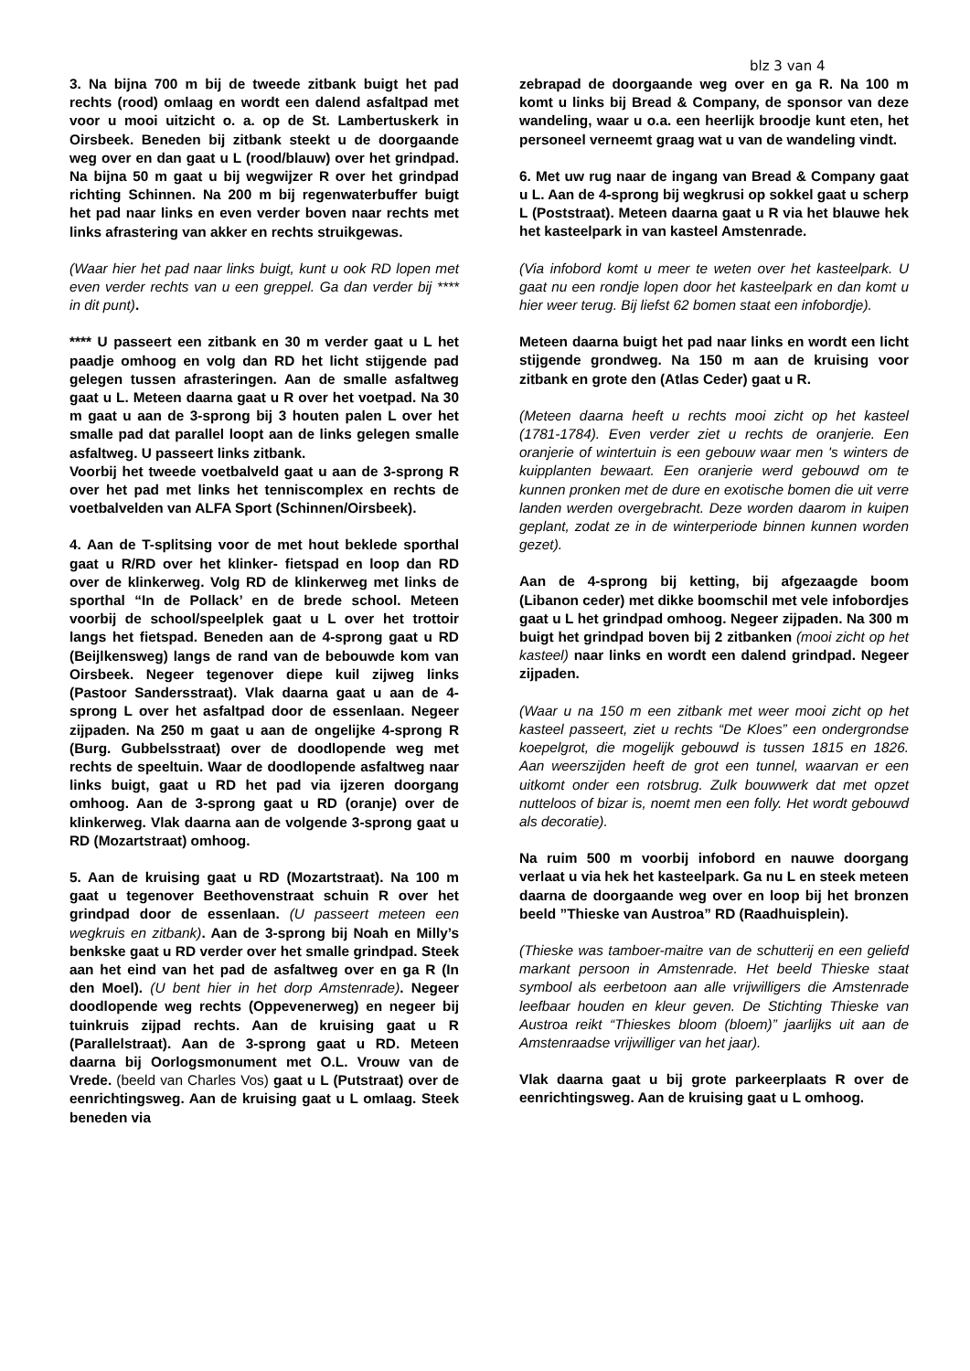blz 3 van 4
3. Na bijna 700 m bij de tweede zitbank buigt het pad rechts (rood) omlaag en wordt een dalend asfaltpad met voor u mooi uitzicht o. a. op de St. Lambertuskerk in Oirsbeek. Beneden bij zitbank steekt u de doorgaande weg over en dan gaat u L (rood/blauw) over het grindpad. Na bijna 50 m gaat u bij wegwijzer R over het grindpad richting Schinnen. Na 200 m bij regenwaterbuffer buigt het pad naar links en even verder boven naar rechts met links afrastering van akker en rechts struikgewas.
(Waar hier het pad naar links buigt, kunt u ook RD lopen met even verder rechts van u een greppel. Ga dan verder bij **** in dit punt).
**** U passeert een zitbank en 30 m verder gaat u L het paadje omhoog en volg dan RD het licht stijgende pad gelegen tussen afrasteringen. Aan de smalle asfaltweg gaat u L. Meteen daarna gaat u R over het voetpad. Na 30 m gaat u aan de 3-sprong bij 3 houten palen L over het smalle pad dat parallel loopt aan de links gelegen smalle asfaltweg. U passeert links zitbank.
Voorbij het tweede voetbalveld gaat u aan de 3-sprong R over het pad met links het tenniscomplex en rechts de voetbalvelden van ALFA Sport (Schinnen/Oirsbeek).
4. Aan de T-splitsing voor de met hout beklede sporthal gaat u R/RD over het klinker- fietspad en loop dan RD over de klinkerweg. Volg RD de klinkerweg met links de sporthal “In de Pollack’ en de brede school. Meteen voorbij de school/speelplek gaat u L over het trottoir langs het fietspad. Beneden aan de 4-sprong gaat u RD (Beijlkensweg) langs de rand van de bebouwde kom van Oirsbeek. Negeer tegenover diepe kuil zijweg links (Pastoor Sandersstraat). Vlak daarna gaat u aan de 4-sprong L over het asfaltpad door de essenlaan. Negeer zijpaden. Na 250 m gaat u aan de ongelijke 4-sprong R (Burg. Gubbelsstraat) over de doodlopende weg met rechts de speeltuin. Waar de doodlopende asfaltweg naar links buigt, gaat u RD het pad via ijzeren doorgang omhoog. Aan de 3-sprong gaat u RD (oranje) over de klinkerweg. Vlak daarna aan de volgende 3-sprong gaat u RD (Mozartstraat) omhoog.
5. Aan de kruising gaat u RD (Mozartstraat). Na 100 m gaat u tegenover Beethovenstraat schuin R over het grindpad door de essenlaan. (U passeert meteen een wegkruis en zitbank). Aan de 3-sprong bij Noah en Milly’s benkske gaat u RD verder over het smalle grindpad. Steek aan het eind van het pad de asfaltweg over en ga R (In den Moel). (U bent hier in het dorp Amstenrade). Negeer doodlopende weg rechts (Oppevenerweg) en negeer bij tuinkruis zijpad rechts. Aan de kruising gaat u R (Parallelstraat). Aan de 3-sprong gaat u RD. Meteen daarna bij Oorlogsmonument met O.L. Vrouw van de Vrede. (beeld van Charles Vos) gaat u L (Putstraat) over de eenrichtingsweg. Aan de kruising gaat u L omlaag. Steek beneden via
zebrapad de doorgaande weg over en ga R. Na 100 m komt u links bij Bread & Company, de sponsor van deze wandeling, waar u o.a. een heerlijk broodje kunt eten, het personeel verneemt graag wat u van de wandeling vindt.
6. Met uw rug naar de ingang van Bread & Company gaat u L. Aan de 4-sprong bij wegkrusi op sokkel gaat u scherp L (Poststraat). Meteen daarna gaat u R via het blauwe hek het kasteelpark in van kasteel Amstenrade.
(Via infobord komt u meer te weten over het kasteelpark. U gaat nu een rondje lopen door het kasteelpark en dan komt u hier weer terug. Bij liefst 62 bomen staat een infobordje).
Meteen daarna buigt het pad naar links en wordt een licht stijgende grondweg. Na 150 m aan de kruising voor zitbank en grote den (Atlas Ceder) gaat u R.
(Meteen daarna heeft u rechts mooi zicht op het kasteel (1781-1784). Even verder ziet u rechts de oranjerie. Een oranjerie of wintertuin is een gebouw waar men 's winters de kuipplanten bewaart. Een oranjerie werd gebouwd om te kunnen pronken met de dure en exotische bomen die uit verre landen werden overgebracht. Deze worden daarom in kuipen geplant, zodat ze in de winterperiode binnen kunnen worden gezet).
Aan de 4-sprong bij ketting, bij afgezaagde boom (Libanon ceder) met dikke boomschil met vele infobordjes gaat u L het grindpad omhoog. Negeer zijpaden. Na 300 m buigt het grindpad boven bij 2 zitbanken (mooi zicht op het kasteel) naar links en wordt een dalend grindpad. Negeer zijpaden.
(Waar u na 150 m een zitbank met weer mooi zicht op het kasteel passeert, ziet u rechts “De Kloes” een ondergrondse koepelgrot, die mogelijk gebouwd is tussen 1815 en 1826. Aan weerszijden heeft de grot een tunnel, waarvan er een uitkomt onder een rotsbrug. Zulk bouwwerk dat met opzet nutteloos of bizar is, noemt men een folly. Het wordt gebouwd als decoratie).
Na ruim 500 m voorbij infobord en nauwe doorgang verlaat u via hek het kasteelpark. Ga nu L en steek meteen daarna de doorgaande weg over en loop bij het bronzen beeld ”Thieske van Austroa” RD (Raadhuisplein).
(Thieske was tamboer-maitre van de schutterij en een geliefd markant persoon in Amstenrade. Het beeld Thieske staat symbool als eerbetoon aan alle vrijwilligers die Amstenrade leefbaar houden en kleur geven. De Stichting Thieske van Austroa reikt “Thieskes bloom (bloem)” jaarlijks uit aan de Amstenraadse vrijwilliger van het jaar).
Vlak daarna gaat u bij grote parkeerplaats R over de eenrichtingsweg. Aan de kruising gaat u L omhoog.